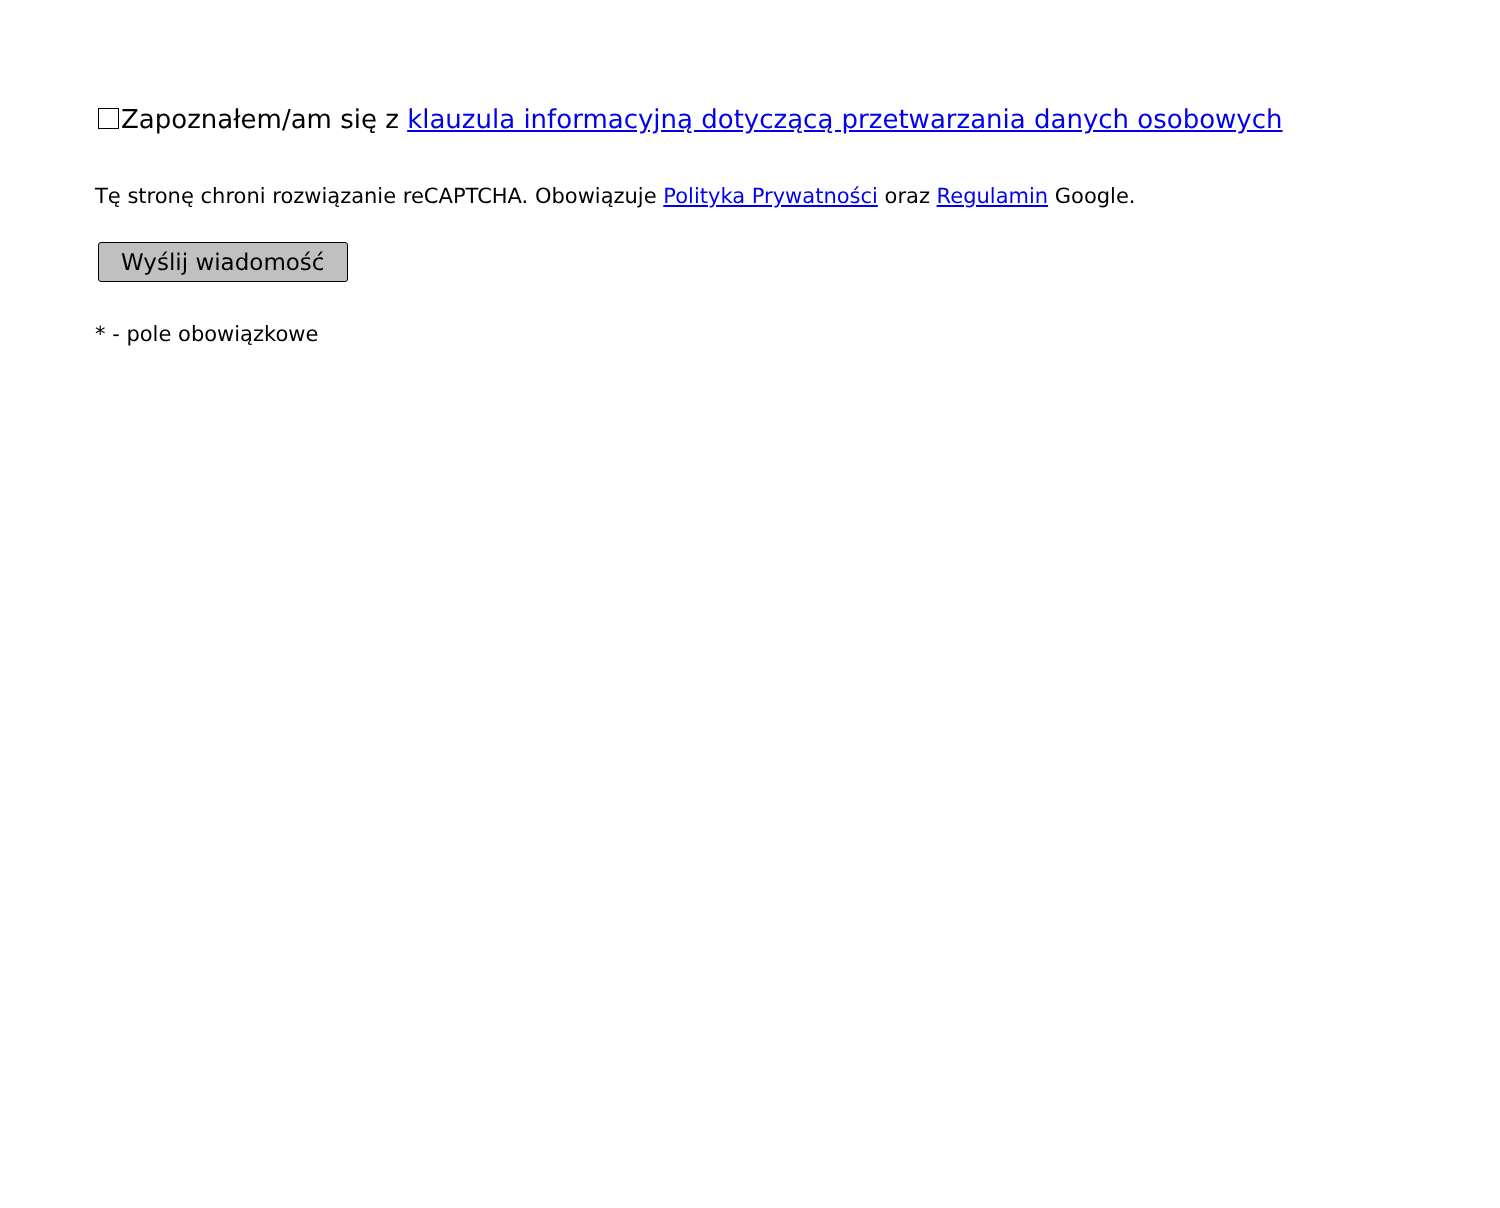Zapoznałem/am się z klauzula informacyjną dotyczącą przetwarzania danych osobowych
Tę stronę chroni rozwiązanie reCAPTCHA. Obowiązuje Polityka Prywatności oraz Regulamin Google.
Wyślij wiadomość
* - pole obowiązkowe